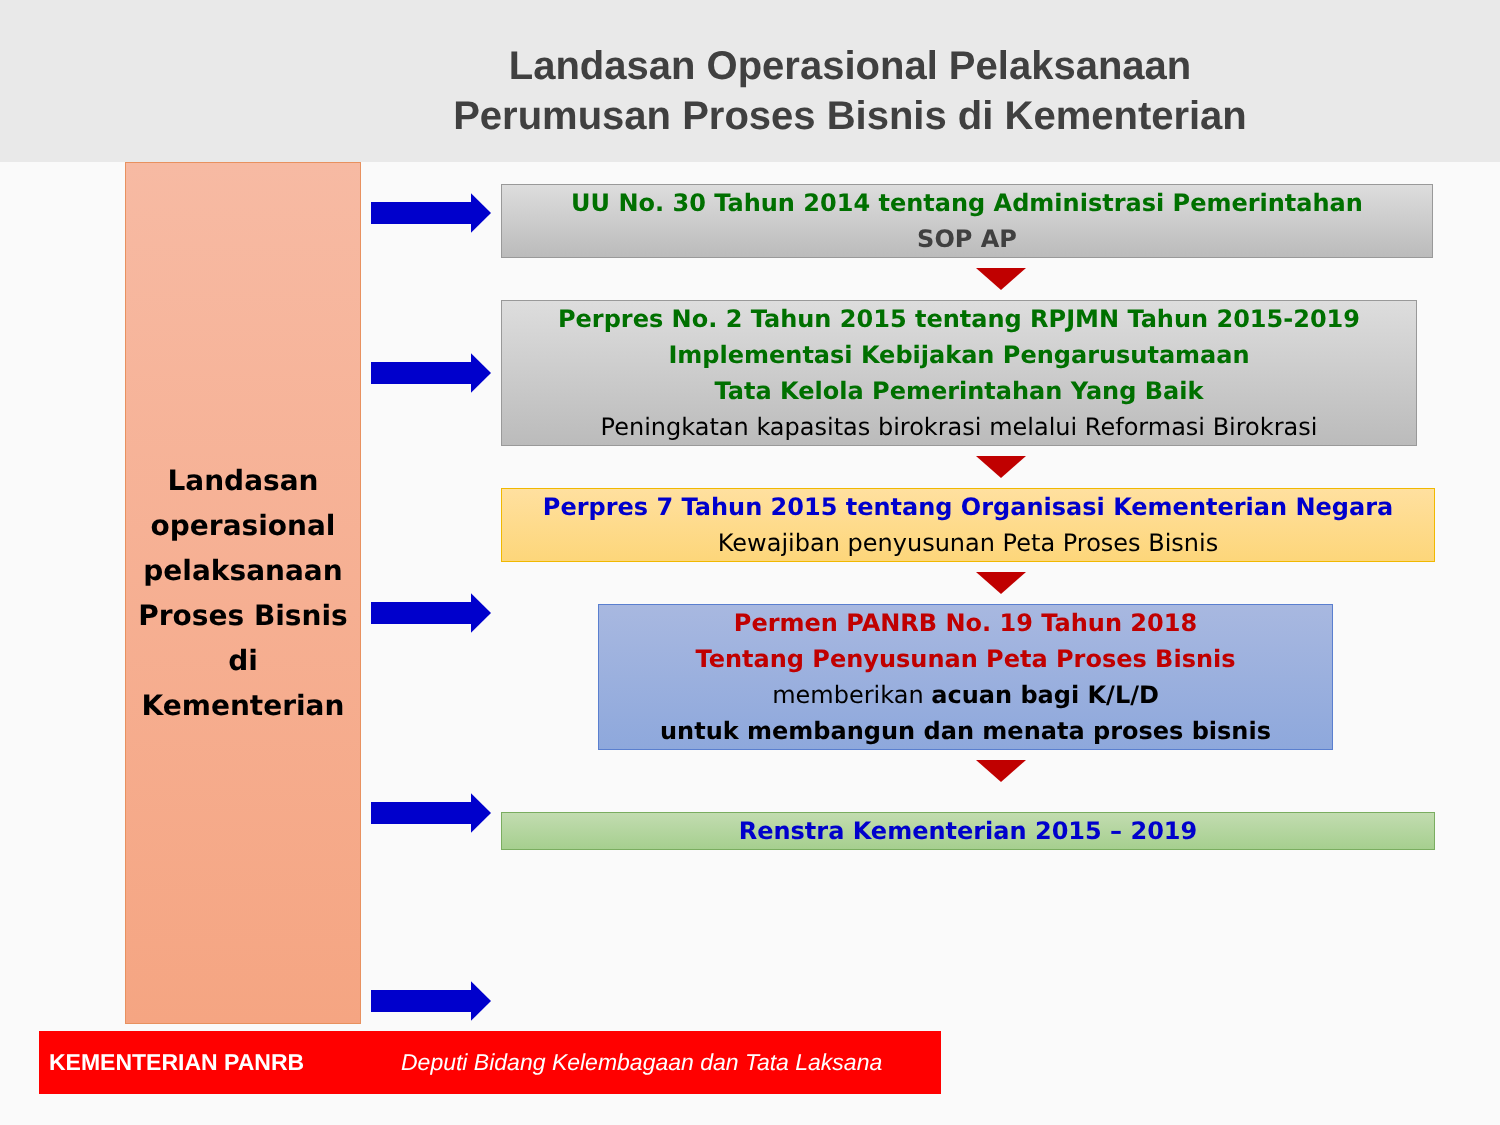Landasan Operasional Pelaksanaan
Perumusan Proses Bisnis di Kementerian
Landasan operasional pelaksanaan Proses Bisnis di Kementerian
UU No. 30 Tahun 2014 tentang Administrasi Pemerintahan
SOP AP
Perpres No. 2 Tahun 2015 tentang RPJMN Tahun 2015-2019
Implementasi Kebijakan Pengarusutamaan
Tata Kelola Pemerintahan Yang Baik
Peningkatan kapasitas birokrasi melalui Reformasi Birokrasi
Perpres 7 Tahun 2015 tentang Organisasi Kementerian Negara
Kewajiban penyusunan Peta Proses Bisnis
Permen PANRB No. 19 Tahun 2018
Tentang Penyusunan Peta Proses Bisnis
memberikan acuan bagi K/L/D
untuk membangun dan menata proses bisnis
Renstra Kementerian 2015 – 2019
KEMENTERIAN PANRB Deputi Bidang Kelembagaan dan Tata Laksana